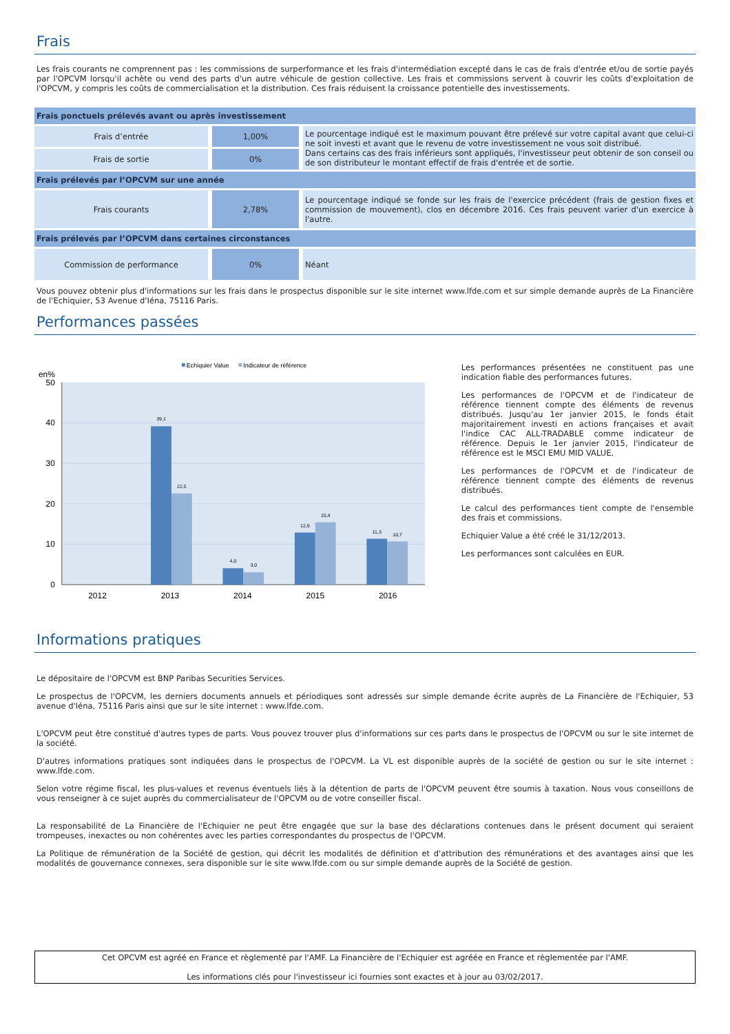Frais
Les frais courants ne comprennent pas : les commissions de surperformance et les frais d'intermédiation excepté dans le cas de frais d'entrée et/ou de sortie payés par l'OPCVM lorsqu'il achète ou vend des parts d'un autre véhicule de gestion collective. Les frais et commissions servent à couvrir les coûts d'exploitation de l'OPCVM, y compris les coûts de commercialisation et la distribution. Ces frais réduisent la croissance potentielle des investissements.
| Frais ponctuels prélevés avant ou après investissement | | |
| --- | --- | --- |
| Frais d’entrée | 1,00% | Le pourcentage indiqué est le maximum pouvant être prélevé sur votre capital avant que celui-ci ne soit investi et avant que le revenu de votre investissement ne vous soit distribué. Dans certains cas des frais inférieurs sont appliqués, l'investisseur peut obtenir de son conseil ou de son distributeur le montant effectif de frais d'entrée et de sortie. |
| Frais de sortie | 0% | |
| Frais prélevés par l’OPCVM sur une année | | |
| Frais courants | 2,78% | Le pourcentage indiqué se fonde sur les frais de l'exercice précédent (frais de gestion fixes et commission de mouvement), clos en décembre 2016. Ces frais peuvent varier d'un exercice à l'autre. |
| Frais prélevés par l’OPCVM dans certaines circonstances | | |
| Commission de performance | 0% | Néant |
Vous pouvez obtenir plus d'informations sur les frais dans le prospectus disponible sur le site internet www.lfde.com et sur simple demande auprès de La Financière de l'Echiquier, 53 Avenue d'Iéna, 75116 Paris.
Performances passées
Echiquier Value
Indicateur de référence
en%
50
40
30
20
10
0
39,1
22,5
4,0
3,0
12,9
15,4
11,3
10,7
2012
2013
2014
2015
2016
Les performances présentées ne constituent pas une indication fiable des performances futures.
Les performances de l'OPCVM et de l'indicateur de référence tiennent compte des éléments de revenus distribués. Jusqu'au 1er janvier 2015, le fonds était majoritairement investi en actions françaises et avait l'indice CAC ALL-TRADABLE comme indicateur de référence. Depuis le 1er janvier 2015, l'indicateur de référence est le MSCI EMU MID VALUE.
Les performances de l'OPCVM et de l'indicateur de référence tiennent compte des éléments de revenus distribués.
Le calcul des performances tient compte de l'ensemble des frais et commissions.
Echiquier Value a été créé le 31/12/2013.
Les performances sont calculées en EUR.
Informations pratiques
Le dépositaire de l'OPCVM est BNP Paribas Securities Services.
Le prospectus de l'OPCVM, les derniers documents annuels et périodiques sont adressés sur simple demande écrite auprès de La Financière de l'Echiquier, 53 avenue d'Iéna, 75116 Paris ainsi que sur le site internet : www.lfde.com.
L'OPCVM peut être constitué d'autres types de parts. Vous pouvez trouver plus d'informations sur ces parts dans le prospectus de l'OPCVM ou sur le site internet de la société.
D'autres informations pratiques sont indiquées dans le prospectus de l'OPCVM. La VL est disponible auprès de la société de gestion ou sur le site internet : www.lfde.com.
Selon votre régime fiscal, les plus-values et revenus éventuels liés à la détention de parts de l'OPCVM peuvent être soumis à taxation. Nous vous conseillons de vous renseigner à ce sujet auprès du commercialisateur de l'OPCVM ou de votre conseiller fiscal.
La responsabilité de La Financière de l'Echiquier ne peut être engagée que sur la base des déclarations contenues dans le présent document qui seraient trompeuses, inexactes ou non cohérentes avec les parties correspondantes du prospectus de l'OPCVM.
La Politique de rémunération de la Société de gestion, qui décrit les modalités de définition et d'attribution des rémunérations et des avantages ainsi que les modalités de gouvernance connexes, sera disponible sur le site www.lfde.com ou sur simple demande auprès de la Société de gestion.
Cet OPCVM est agréé en France et règlementé par l'AMF. La Financière de l'Echiquier est agréée en France et règlementée par l'AMF.
Les informations clés pour l'investisseur ici fournies sont exactes et à jour au 03/02/2017.